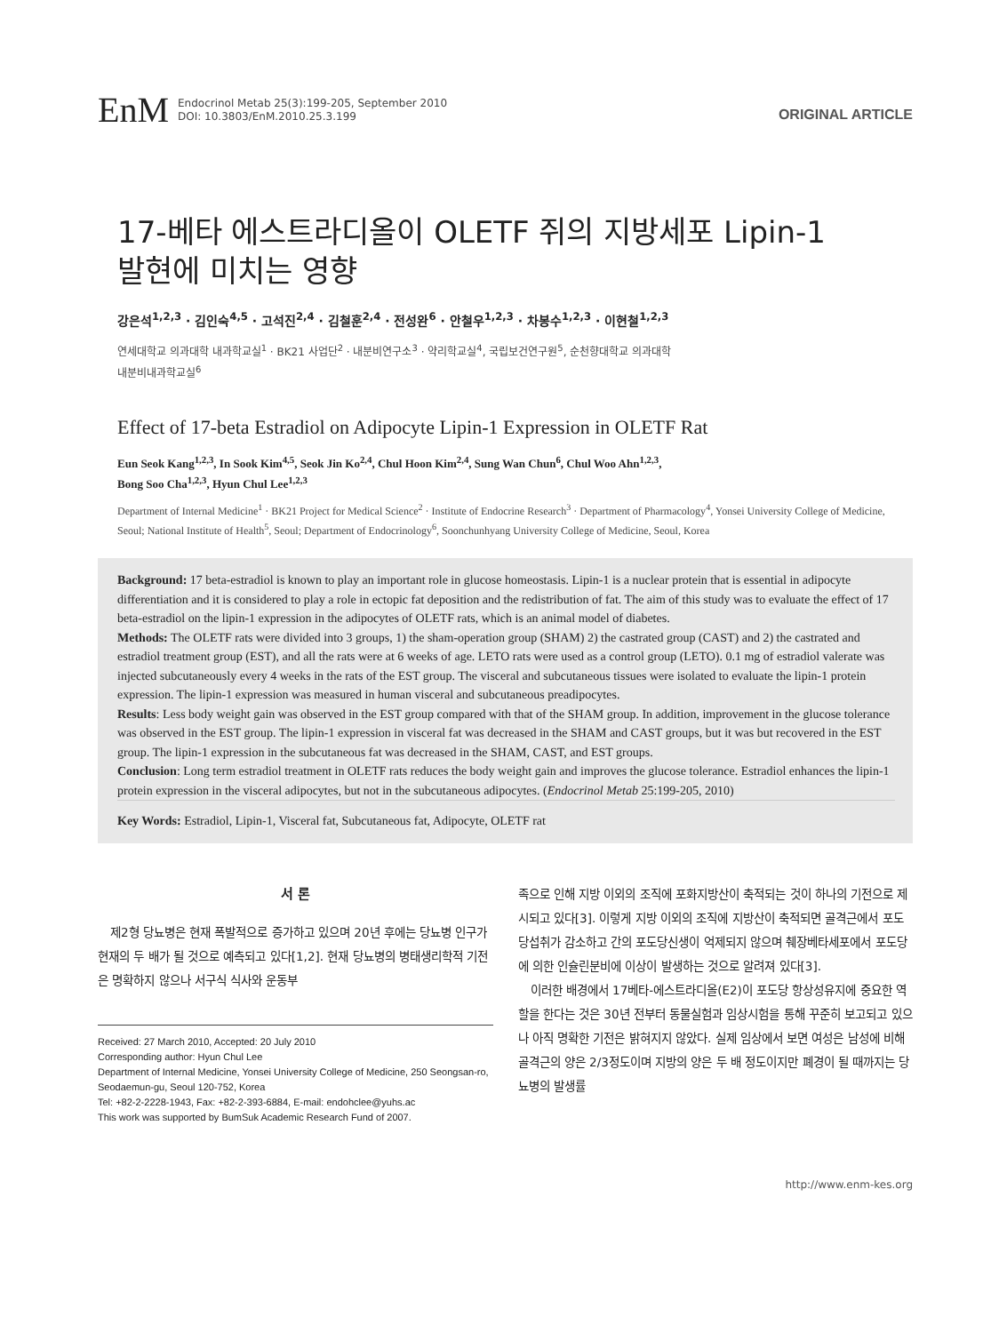EnM
Endocrinol Metab 25(3):199-205, September 2010
DOI: 10.3803/EnM.2010.25.3.199
ORIGINAL ARTICLE
17-베타 에스트라디올이 OLETF 쥐의 지방세포 Lipin-1
발현에 미치는 영향
강은석<sup>1,2,3</sup> · 김인숙<sup>4,5</sup> · 고석진<sup>2,4</sup> · 김철훈<sup>2,4</sup> · 전성완<sup>6</sup> · 안철우<sup>1,2,3</sup> · 차봉수<sup>1,2,3</sup> · 이현철<sup>1,2,3</sup>
연세대학교 의과대학 내과학교실<sup>1</sup> · BK21 사업단<sup>2</sup> · 내분비연구소<sup>3</sup> · 약리학교실<sup>4</sup>, 국립보건연구원<sup>5</sup>, 순천향대학교 의과대학
내분비내과학교실<sup>6</sup>
Effect of 17-beta Estradiol on Adipocyte Lipin-1 Expression in OLETF Rat
Eun Seok Kang<sup>1,2,3</sup>, In Sook Kim<sup>4,5</sup>, Seok Jin Ko<sup>2,4</sup>, Chul Hoon Kim<sup>2,4</sup>, Sung Wan Chun<sup>6</sup>, Chul Woo Ahn<sup>1,2,3</sup>,
Bong Soo Cha<sup>1,2,3</sup>, Hyun Chul Lee<sup>1,2,3</sup>
Department of Internal Medicine<sup>1</sup> · BK21 Project for Medical Science<sup>2</sup> · Institute of Endocrine Research<sup>3</sup> · Department of Pharmacology<sup>4</sup>, Yonsei University College of Medicine, Seoul; National Institute of Health<sup>5</sup>, Seoul; Department of Endocrinology<sup>6</sup>, Soonchunhyang University College of Medicine, Seoul, Korea
Background: 17 beta-estradiol is known to play an important role in glucose homeostasis. Lipin-1 is a nuclear protein that is essential in adipocyte differentiation and it is considered to play a role in ectopic fat deposition and the redistribution of fat. The aim of this study was to evaluate the effect of 17 beta-estradiol on the lipin-1 expression in the adipocytes of OLETF rats, which is an animal model of diabetes.
Methods: The OLETF rats were divided into 3 groups, 1) the sham-operation group (SHAM) 2) the castrated group (CAST) and 2) the castrated and estradiol treatment group (EST), and all the rats were at 6 weeks of age. LETO rats were used as a control group (LETO). 0.1 mg of estradiol valerate was injected subcutaneously every 4 weeks in the rats of the EST group. The visceral and subcutaneous tissues were isolated to evaluate the lipin-1 protein expression. The lipin-1 expression was measured in human visceral and subcutaneous preadipocytes.
Results: Less body weight gain was observed in the EST group compared with that of the SHAM group. In addition, improvement in the glucose tolerance was observed in the EST group. The lipin-1 expression in visceral fat was decreased in the SHAM and CAST groups, but it was but recovered in the EST group. The lipin-1 expression in the subcutaneous fat was decreased in the SHAM, CAST, and EST groups.
Conclusion: Long term estradiol treatment in OLETF rats reduces the body weight gain and improves the glucose tolerance. Estradiol enhances the lipin-1 protein expression in the visceral adipocytes, but not in the subcutaneous adipocytes. (Endocrinol Metab 25:199-205, 2010)
Key Words: Estradiol, Lipin-1, Visceral fat, Subcutaneous fat, Adipocyte, OLETF rat
서 론
제2형 당뇨병은 현재 폭발적으로 증가하고 있으며 20년 후에는 당뇨병 인구가 현재의 두 배가 될 것으로 예측되고 있다[1,2]. 현재 당뇨병의 병태생리학적 기전은 명확하지 않으나 서구식 식사와 운동부
Received: 27 March 2010, Accepted: 20 July 2010
Corresponding author: Hyun Chul Lee
Department of Internal Medicine, Yonsei University College of Medicine, 250 Seongsan-ro, Seodaemun-gu, Seoul 120-752, Korea
Tel: +82-2-2228-1943, Fax: +82-2-393-6884, E-mail: endohclee@yuhs.ac
This work was supported by BumSuk Academic Research Fund of 2007.
족으로 인해 지방 이외의 조직에 포화지방산이 축적되는 것이 하나의 기전으로 제시되고 있다[3]. 이렇게 지방 이외의 조직에 지방산이 축적되면 골격근에서 포도당섭취가 감소하고 간의 포도당신생이 억제되지 않으며 췌장베타세포에서 포도당에 의한 인슐린분비에 이상이 발생하는 것으로 알려져 있다[3].
이러한 배경에서 17베타-에스트라디올(E2)이 포도당 항상성유지에 중요한 역할을 한다는 것은 30년 전부터 동물실험과 임상시험을 통해 꾸준히 보고되고 있으나 아직 명확한 기전은 밝혀지지 않았다. 실제 임상에서 보면 여성은 남성에 비해 골격근의 양은 2/3정도이며 지방의 양은 두 배 정도이지만 폐경이 될 때까지는 당뇨병의 발생률
http://www.enm-kes.org